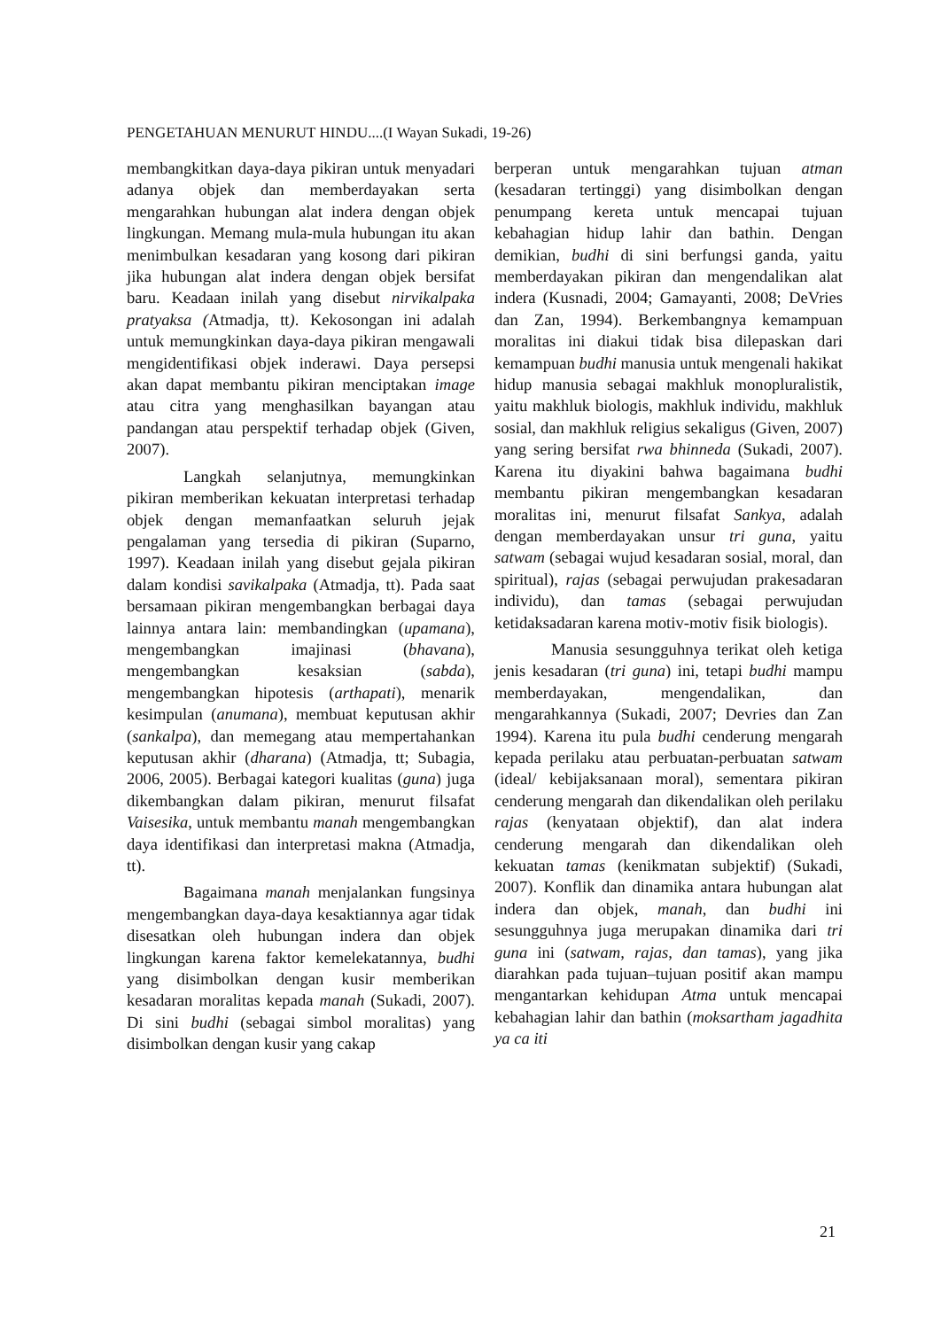PENGETAHUAN MENURUT HINDU....(I Wayan Sukadi, 19-26)
membangkitkan daya-daya pikiran untuk menyadari adanya objek dan memberdayakan serta mengarahkan hubungan alat indera dengan objek lingkungan. Memang mula-mula hubungan itu akan menimbulkan kesadaran yang kosong dari pikiran jika hubungan alat indera dengan objek bersifat baru. Keadaan inilah yang disebut nirvikalpaka pratyaksa (Atmadja, tt). Kekosongan ini adalah untuk memungkinkan daya-daya pikiran mengawali mengidentifikasi objek inderawi. Daya persepsi akan dapat membantu pikiran menciptakan image atau citra yang menghasilkan bayangan atau pandangan atau perspektif terhadap objek (Given, 2007).
Langkah selanjutnya, memungkinkan pikiran memberikan kekuatan interpretasi terhadap objek dengan memanfaatkan seluruh jejak pengalaman yang tersedia di pikiran (Suparno, 1997). Keadaan inilah yang disebut gejala pikiran dalam kondisi savikalpaka (Atmadja, tt). Pada saat bersamaan pikiran mengembangkan berbagai daya lainnya antara lain: membandingkan (upamana), mengembangkan imajinasi (bhavana), mengembangkan kesaksian (sabda), mengembangkan hipotesis (arthapati), menarik kesimpulan (anumana), membuat keputusan akhir (sankalpa), dan memegang atau mempertahankan keputusan akhir (dharana) (Atmadja, tt; Subagia, 2006, 2005). Berbagai kategori kualitas (guna) juga dikembangkan dalam pikiran, menurut filsafat Vaisesika, untuk membantu manah mengembangkan daya identifikasi dan interpretasi makna (Atmadja, tt).
Bagaimana manah menjalankan fungsinya mengembangkan daya-daya kesaktiannya agar tidak disesatkan oleh hubungan indera dan objek lingkungan karena faktor kemelekatannya, budhi yang disimbolkan dengan kusir memberikan kesadaran moralitas kepada manah (Sukadi, 2007). Di sini budhi (sebagai simbol moralitas) yang disimbolkan dengan kusir yang cakap
berperan untuk mengarahkan tujuan atman (kesadaran tertinggi) yang disimbolkan dengan penumpang kereta untuk mencapai tujuan kebahagian hidup lahir dan bathin. Dengan demikian, budhi di sini berfungsi ganda, yaitu memberdayakan pikiran dan mengendalikan alat indera (Kusnadi, 2004; Gamayanti, 2008; DeVries dan Zan, 1994). Berkembangnya kemampuan moralitas ini diakui tidak bisa dilepaskan dari kemampuan budhi manusia untuk mengenali hakikat hidup manusia sebagai makhluk monopluralistik, yaitu makhluk biologis, makhluk individu, makhluk sosial, dan makhluk religius sekaligus (Given, 2007) yang sering bersifat rwa bhinneda (Sukadi, 2007). Karena itu diyakini bahwa bagaimana budhi membantu pikiran mengembangkan kesadaran moralitas ini, menurut filsafat Sankya, adalah dengan memberdayakan unsur tri guna, yaitu satwam (sebagai wujud kesadaran sosial, moral, dan spiritual), rajas (sebagai perwujudan prakesadaran individu), dan tamas (sebagai perwujudan ketidaksadaran karena motiv-motiv fisik biologis).
Manusia sesungguhnya terikat oleh ketiga jenis kesadaran (tri guna) ini, tetapi budhi mampu memberdayakan, mengendalikan, dan mengarahkannya (Sukadi, 2007; Devries dan Zan 1994). Karena itu pula budhi cenderung mengarah kepada perilaku atau perbuatan-perbuatan satwam (ideal/ kebijaksanaan moral), sementara pikiran cenderung mengarah dan dikendalikan oleh perilaku rajas (kenyataan objektif), dan alat indera cenderung mengarah dan dikendalikan oleh kekuatan tamas (kenikmatan subjektif) (Sukadi, 2007). Konflik dan dinamika antara hubungan alat indera dan objek, manah, dan budhi ini sesungguhnya juga merupakan dinamika dari tri guna ini (satwam, rajas, dan tamas), yang jika diarahkan pada tujuan–tujuan positif akan mampu mengantarkan kehidupan Atma untuk mencapai kebahagian lahir dan bathin (moksartham jagadhita ya ca iti
21